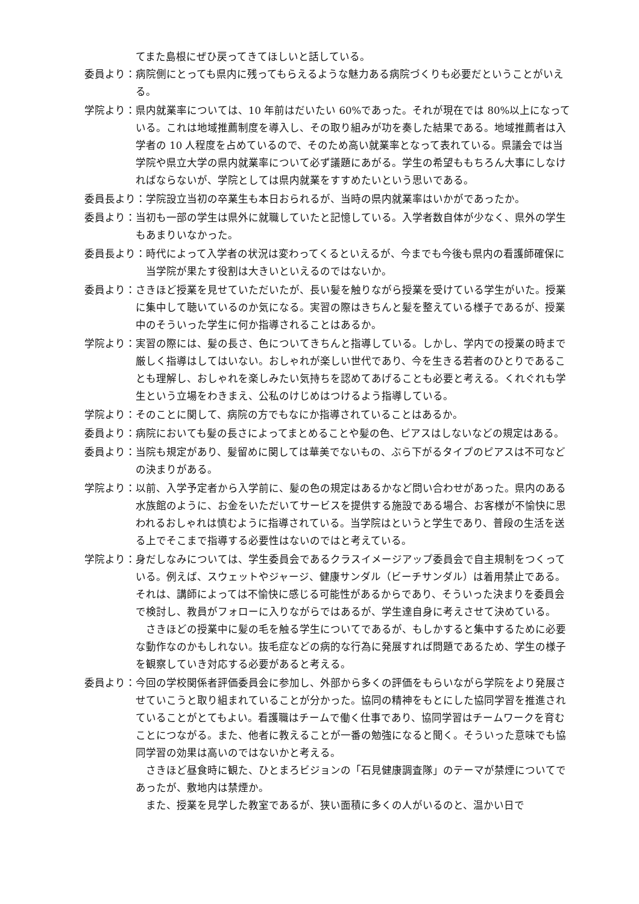てまた島根にぜひ戻ってきてほしいと話している。
委員より： 病院側にとっても県内に残ってもらえるような魅力ある病院づくりも必要だということがいえる。
学院より： 県内就業率については、10 年前はだいたい 60%であった。それが現在では 80%以上になっている。これは地域推薦制度を導入し、その取り組みが功を奏した結果である。地域推薦者は入学者の 10 人程度を占めているので、そのため高い就業率となって表れている。県議会では当学院や県立大学の県内就業率について必ず議題にあがる。学生の希望ももちろん大事にしなければならないが、学院としては県内就業をすすめたいという思いである。
委員長より： 学院設立当初の卒業生も本日おられるが、当時の県内就業率はいかがであったか。
委員より： 当初も一部の学生は県外に就職していたと記憶している。入学者数自体が少なく、県外の学生もあまりいなかった。
委員長より： 時代によって入学者の状況は変わってくるといえるが、今までも今後も県内の看護師確保に当学院が果たす役割は大きいといえるのではないか。
委員より： さきほど授業を見せていただいたが、長い髪を触りながら授業を受けている学生がいた。授業に集中して聴いているのか気になる。実習の際はきちんと髪を整えている様子であるが、授業中のそういった学生に何か指導されることはあるか。
学院より： 実習の際には、髪の長さ、色についてきちんと指導している。しかし、学内での授業の時まで厳しく指導はしてはいない。おしゃれが楽しい世代であり、今を生きる若者のひとりであることも理解し、おしゃれを楽しみたい気持ちを認めてあげることも必要と考える。くれぐれも学生という立場をわきまえ、公私のけじめはつけるよう指導している。
学院より： そのことに関して、病院の方でもなにか指導されていることはあるか。
委員より： 病院においても髪の長さによってまとめることや髪の色、ピアスはしないなどの規定はある。
委員より： 当院も規定があり、髪留めに関しては華美でないもの、ぶら下がるタイプのピアスは不可などの決まりがある。
学院より： 以前、入学予定者から入学前に、髪の色の規定はあるかなど問い合わせがあった。県内のある水族館のように、お金をいただいてサービスを提供する施設である場合、お客様が不愉快に思われるおしゃれは慎むように指導されている。当学院はというと学生であり、普段の生活を送る上でそこまで指導する必要性はないのではと考えている。
学院より： 身だしなみについては、学生委員会であるクラスイメージアップ委員会で自主規制をつくっている。例えば、スウェットやジャージ、健康サンダル（ビーチサンダル）は着用禁止である。それは、講師によっては不愉快に感じる可能性があるからであり、そういった決まりを委員会で検討し、教員がフォローに入りながらではあるが、学生達自身に考えさせて決めている。
さきほどの授業中に髪の毛を触る学生についてであるが、もしかすると集中するために必要な動作なのかもしれない。抜毛症などの病的な行為に発展すれば問題であるため、学生の様子を観察していき対応する必要があると考える。
委員より： 今回の学校関係者評価委員会に参加し、外部から多くの評価をもらいながら学院をより発展させていこうと取り組まれていることが分かった。協同の精神をもとにした協同学習を推進されていることがとてもよい。看護職はチームで働く仕事であり、協同学習はチームワークを育むことにつながる。また、他者に教えることが一番の勉強になると聞く。そういった意味でも協同学習の効果は高いのではないかと考える。
さきほど昼食時に観た、ひとまろビジョンの「石見健康調査隊」のテーマが禁煙についてであったが、敷地内は禁煙か。
また、授業を見学した教室であるが、狭い面積に多くの人がいるのと、温かい日で